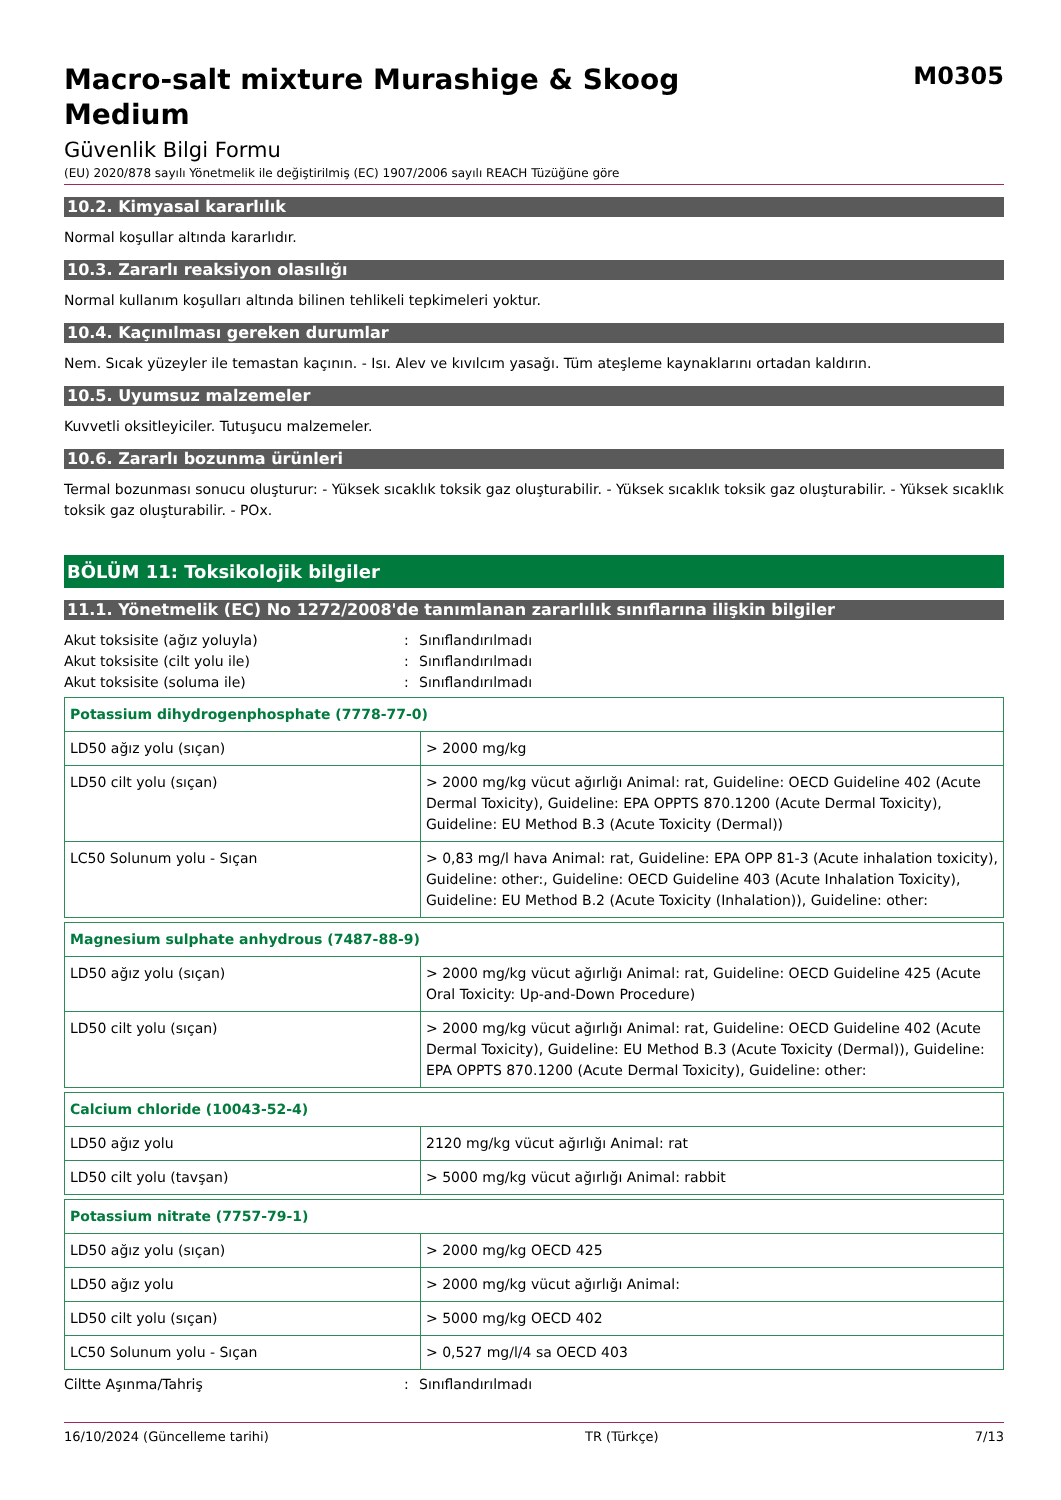Macro-salt mixture Murashige & Skoog
Medium
M0305
Güvenlik Bilgi Formu
(EU) 2020/878 sayılı Yönetmelik ile değiştirilmiş (EC) 1907/2006 sayılı REACH Tüzüğüne göre
10.2. Kimyasal kararlılık
Normal koşullar altında kararlıdır.
10.3. Zararlı reaksiyon olasılığı
Normal kullanım koşulları altında bilinen tehlikeli tepkimeleri yoktur.
10.4. Kaçınılması gereken durumlar
Nem. Sıcak yüzeyler ile temastan kaçının. - Isı. Alev ve kıvılcım yasağı. Tüm ateşleme kaynaklarını ortadan kaldırın.
10.5. Uyumsuz malzemeler
Kuvvetli oksitleyiciler. Tutuşucu malzemeler.
10.6. Zararlı bozunma ürünleri
Termal bozunması sonucu oluşturur: - Yüksek sıcaklık toksik gaz oluşturabilir. - Yüksek sıcaklık toksik gaz oluşturabilir. - Yüksek sıcaklık toksik gaz oluşturabilir. - POx.
BÖLÜM 11: Toksikolojik bilgiler
11.1. Yönetmelik (EC) No 1272/2008'de tanımlanan zararlılık sınıflarına ilişkin bilgiler
Akut toksisite (ağız yoluyla): Sınıflandırılmadı
Akut toksisite (cilt yolu ile): Sınıflandırılmadı
Akut toksisite (soluma ile): Sınıflandırılmadı
| Potassium dihydrogenphosphate (7778-77-0) | |
| --- | --- |
| LD50 ağız yolu (sıçan) | > 2000 mg/kg |
| LD50 cilt yolu (sıçan) | > 2000 mg/kg vücut ağırlığı Animal: rat, Guideline: OECD Guideline 402 (Acute Dermal Toxicity), Guideline: EPA OPPTS 870.1200 (Acute Dermal Toxicity), Guideline: EU Method B.3 (Acute Toxicity (Dermal)) |
| LC50 Solunum yolu - Sıçan | > 0,83 mg/l hava Animal: rat, Guideline: EPA OPP 81-3 (Acute inhalation toxicity), Guideline: other:, Guideline: OECD Guideline 403 (Acute Inhalation Toxicity), Guideline: EU Method B.2 (Acute Toxicity (Inhalation)), Guideline: other: |
| Magnesium sulphate anhydrous (7487-88-9) | |
| --- | --- |
| LD50 ağız yolu (sıçan) | > 2000 mg/kg vücut ağırlığı Animal: rat, Guideline: OECD Guideline 425 (Acute Oral Toxicity: Up-and-Down Procedure) |
| LD50 cilt yolu (sıçan) | > 2000 mg/kg vücut ağırlığı Animal: rat, Guideline: OECD Guideline 402 (Acute Dermal Toxicity), Guideline: EU Method B.3 (Acute Toxicity (Dermal)), Guideline: EPA OPPTS 870.1200 (Acute Dermal Toxicity), Guideline: other: |
| Calcium chloride (10043-52-4) | |
| --- | --- |
| LD50 ağız yolu | 2120 mg/kg vücut ağırlığı Animal: rat |
| LD50 cilt yolu (tavşan) | > 5000 mg/kg vücut ağırlığı Animal: rabbit |
| Potassium nitrate (7757-79-1) | |
| --- | --- |
| LD50 ağız yolu (sıçan) | > 2000 mg/kg OECD 425 |
| LD50 ağız yolu | > 2000 mg/kg vücut ağırlığı Animal: |
| LD50 cilt yolu (sıçan) | > 5000 mg/kg OECD 402 |
| LC50 Solunum yolu - Sıçan | > 0,527 mg/l/4 sa OECD 403 |
Ciltte Aşınma/Tahriş: Sınıflandırılmadı
16/10/2024 (Güncelleme tarihi) TR (Türkçe) 7/13